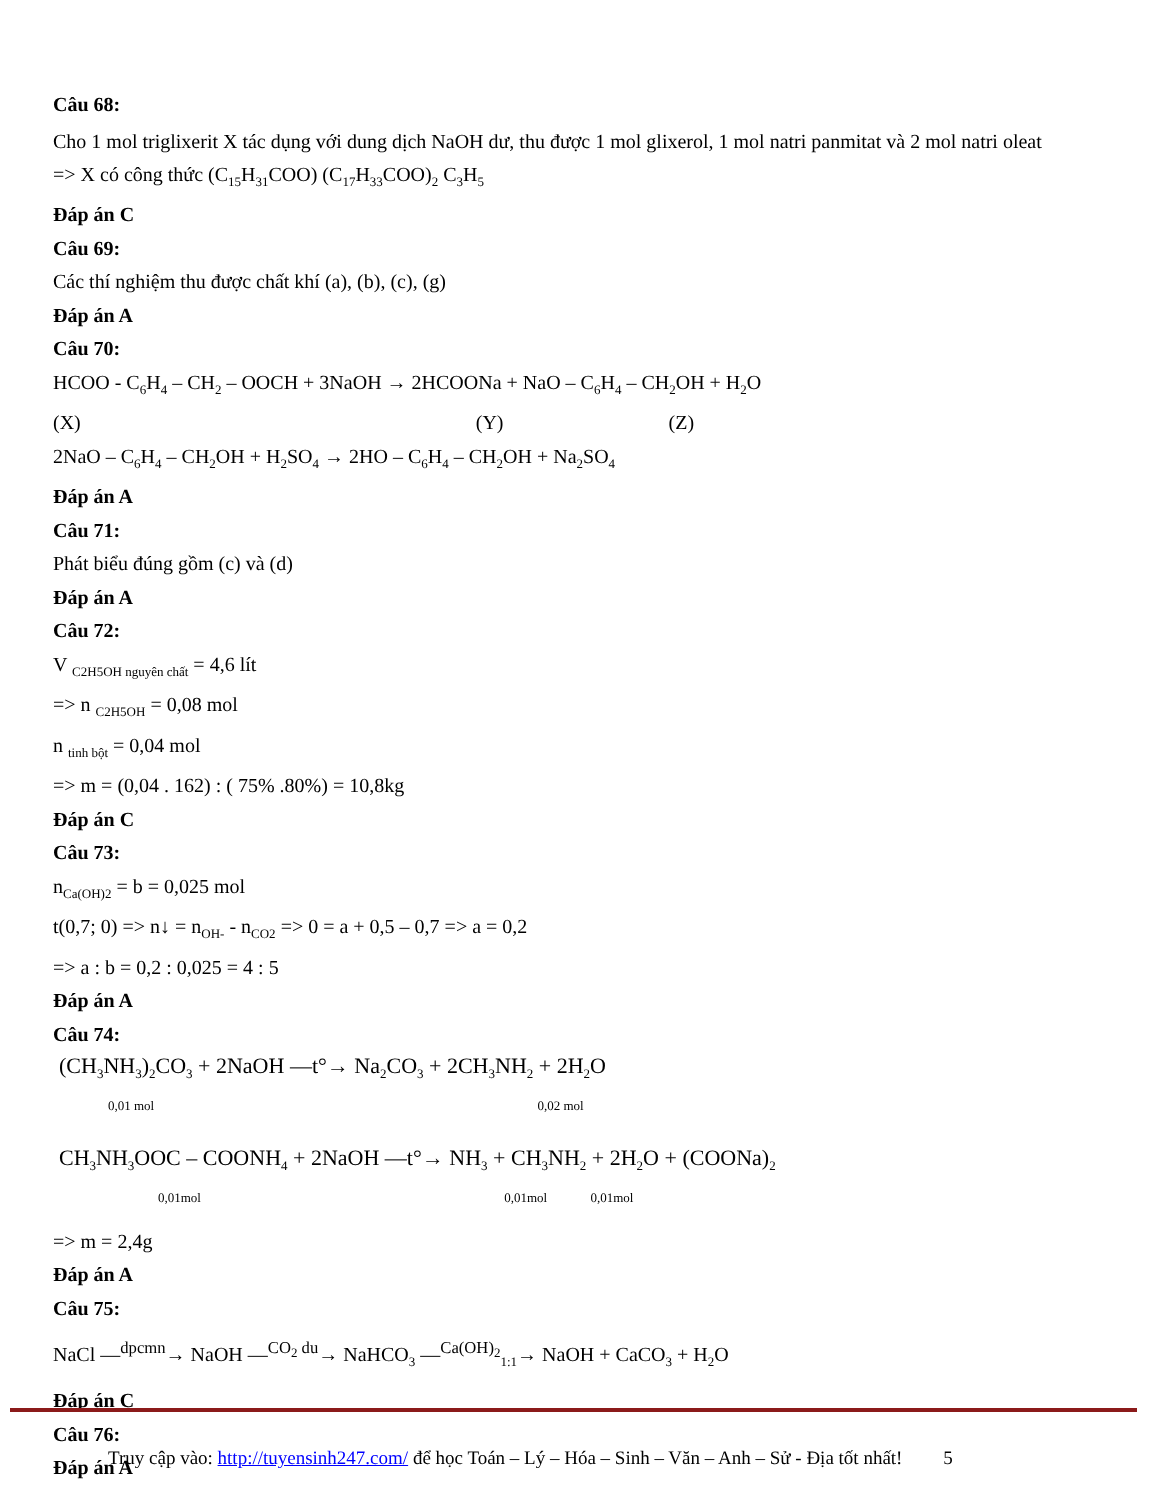Câu 68:
Cho 1 mol triglixerit X tác dụng với dung dịch NaOH dư, thu được 1 mol glixerol, 1 mol natri panmitat và 2 mol natri oleat
=> X có công thức (C<sub>15</sub>H<sub>31</sub>COO) (C<sub>17</sub>H<sub>33</sub>COO)<sub>2</sub> C<sub>3</sub>H<sub>5</sub>
Đáp án C
Câu 69:
Các thí nghiệm thu được chất khí (a), (b), (c), (g)
Đáp án A
Câu 70:
HCOO - C<sub>6</sub>H<sub>4</sub> – CH<sub>2</sub> – OOCH + 3NaOH → 2HCOONa + NaO – C<sub>6</sub>H<sub>4</sub> – CH<sub>2</sub>OH + H<sub>2</sub>O
(X) (Y) (Z)
2NaO – C<sub>6</sub>H<sub>4</sub> – CH<sub>2</sub>OH + H<sub>2</sub>SO<sub>4</sub> → 2HO – C<sub>6</sub>H<sub>4</sub> – CH<sub>2</sub>OH + Na<sub>2</sub>SO<sub>4</sub>
Đáp án A
Câu 71:
Phát biểu đúng gồm (c) và (d)
Đáp án A
Câu 72:
V <sub>C2H5OH nguyên chất</sub> = 4,6 lít
=> n <sub>C2H5OH</sub> = 0,08 mol
n <sub>tinh bột</sub> = 0,04 mol
=> m = (0,04 . 162) : ( 75% .80%) = 10,8kg
Đáp án C
Câu 73:
n<sub>Ca(OH)2</sub> = b = 0,025 mol
t(0,7; 0) => n↓ = n<sub>OH-</sub> - n<sub>CO2</sub> => 0 = a + 0,5 – 0,7 => a = 0,2
=> a : b = 0,2 : 0,025 = 4 : 5
Đáp án A
Câu 74:
(CH<sub>3</sub>NH<sub>3</sub>)<sub>2</sub>CO<sub>3</sub> + 2NaOH —t°→ Na<sub>2</sub>CO<sub>3</sub> + 2CH<sub>3</sub>NH<sub>2</sub> + 2H<sub>2</sub>O
0,01 mol 0,02 mol
CH<sub>3</sub>NH<sub>3</sub>OOC – COONH<sub>4</sub> + 2NaOH —t°→ NH<sub>3</sub> + CH<sub>3</sub>NH<sub>2</sub> + 2H<sub>2</sub>O + (COONa)<sub>2</sub>
0,01mol 0,01mol 0,01mol
=> m = 2,4g
Đáp án A
Câu 75:
NaCl —<sup>dpcmn</sup>→ NaOH —<sup>CO<sub>2</sub> du</sup>→ NaHCO<sub>3</sub> —<sup>Ca(OH)<sub>2</sub></sup><sub>1:1</sub>→ NaOH + CaCO<sub>3</sub> + H<sub>2</sub>O
Đáp án C
Câu 76:
Đáp án A
Truy cập vào: http://tuyensinh247.com/ để học Toán – Lý – Hóa – Sinh – Văn – Anh – Sử - Địa tốt nhất! 5